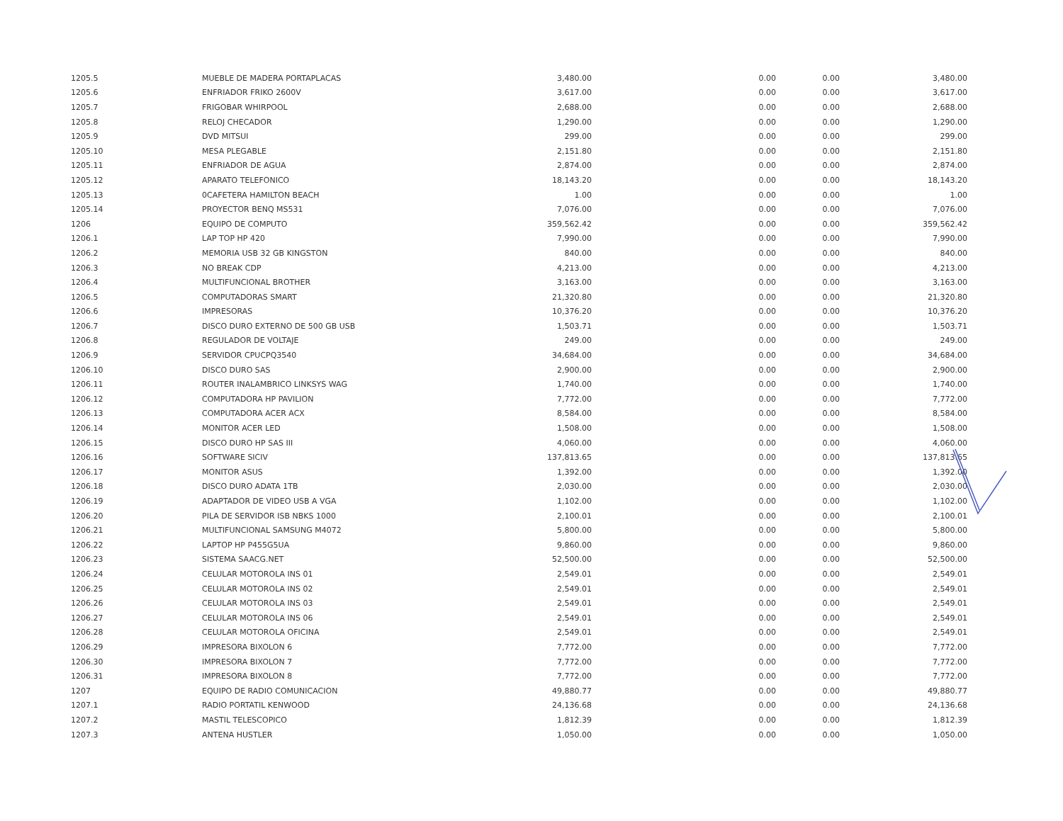| 1205.5 | MUEBLE DE MADERA PORTAPLACAS | 3,480.00 | 0.00 | 0.00 | 3,480.00 |
| 1205.6 | ENFRIADOR FRIKO 2600V | 3,617.00 | 0.00 | 0.00 | 3,617.00 |
| 1205.7 | FRIGOBAR WHIRPOOL | 2,688.00 | 0.00 | 0.00 | 2,688.00 |
| 1205.8 | RELOJ CHECADOR | 1,290.00 | 0.00 | 0.00 | 1,290.00 |
| 1205.9 | DVD MITSUI | 299.00 | 0.00 | 0.00 | 299.00 |
| 1205.10 | MESA PLEGABLE | 2,151.80 | 0.00 | 0.00 | 2,151.80 |
| 1205.11 | ENFRIADOR DE AGUA | 2,874.00 | 0.00 | 0.00 | 2,874.00 |
| 1205.12 | APARATO TELEFONICO | 18,143.20 | 0.00 | 0.00 | 18,143.20 |
| 1205.13 | 0CAFETERA HAMILTON BEACH | 1.00 | 0.00 | 0.00 | 1.00 |
| 1205.14 | PROYECTOR BENQ MS531 | 7,076.00 | 0.00 | 0.00 | 7,076.00 |
| 1206 | EQUIPO DE COMPUTO | 359,562.42 | 0.00 | 0.00 | 359,562.42 |
| 1206.1 | LAP TOP HP 420 | 7,990.00 | 0.00 | 0.00 | 7,990.00 |
| 1206.2 | MEMORIA USB 32 GB KINGSTON | 840.00 | 0.00 | 0.00 | 840.00 |
| 1206.3 | NO BREAK CDP | 4,213.00 | 0.00 | 0.00 | 4,213.00 |
| 1206.4 | MULTIFUNCIONAL BROTHER | 3,163.00 | 0.00 | 0.00 | 3,163.00 |
| 1206.5 | COMPUTADORAS SMART | 21,320.80 | 0.00 | 0.00 | 21,320.80 |
| 1206.6 | IMPRESORAS | 10,376.20 | 0.00 | 0.00 | 10,376.20 |
| 1206.7 | DISCO DURO EXTERNO DE 500 GB USB | 1,503.71 | 0.00 | 0.00 | 1,503.71 |
| 1206.8 | REGULADOR DE VOLTAJE | 249.00 | 0.00 | 0.00 | 249.00 |
| 1206.9 | SERVIDOR CPUCPQ3540 | 34,684.00 | 0.00 | 0.00 | 34,684.00 |
| 1206.10 | DISCO DURO SAS | 2,900.00 | 0.00 | 0.00 | 2,900.00 |
| 1206.11 | ROUTER INALAMBRICO LINKSYS WAG | 1,740.00 | 0.00 | 0.00 | 1,740.00 |
| 1206.12 | COMPUTADORA HP PAVILION | 7,772.00 | 0.00 | 0.00 | 7,772.00 |
| 1206.13 | COMPUTADORA ACER ACX | 8,584.00 | 0.00 | 0.00 | 8,584.00 |
| 1206.14 | MONITOR ACER LED | 1,508.00 | 0.00 | 0.00 | 1,508.00 |
| 1206.15 | DISCO DURO HP SAS III | 4,060.00 | 0.00 | 0.00 | 4,060.00 |
| 1206.16 | SOFTWARE SICIV | 137,813.65 | 0.00 | 0.00 | 137,813.65 |
| 1206.17 | MONITOR ASUS | 1,392.00 | 0.00 | 0.00 | 1,392.00 |
| 1206.18 | DISCO DURO ADATA 1TB | 2,030.00 | 0.00 | 0.00 | 2,030.00 |
| 1206.19 | ADAPTADOR DE VIDEO USB A VGA | 1,102.00 | 0.00 | 0.00 | 1,102.00 |
| 1206.20 | PILA DE SERVIDOR ISB NBKS 1000 | 2,100.01 | 0.00 | 0.00 | 2,100.01 |
| 1206.21 | MULTIFUNCIONAL SAMSUNG M4072 | 5,800.00 | 0.00 | 0.00 | 5,800.00 |
| 1206.22 | LAPTOP HP P455G5UA | 9,860.00 | 0.00 | 0.00 | 9,860.00 |
| 1206.23 | SISTEMA SAACG.NET | 52,500.00 | 0.00 | 0.00 | 52,500.00 |
| 1206.24 | CELULAR MOTOROLA INS 01 | 2,549.01 | 0.00 | 0.00 | 2,549.01 |
| 1206.25 | CELULAR MOTOROLA INS 02 | 2,549.01 | 0.00 | 0.00 | 2,549.01 |
| 1206.26 | CELULAR MOTOROLA INS 03 | 2,549.01 | 0.00 | 0.00 | 2,549.01 |
| 1206.27 | CELULAR MOTOROLA INS 06 | 2,549.01 | 0.00 | 0.00 | 2,549.01 |
| 1206.28 | CELULAR MOTOROLA OFICINA | 2,549.01 | 0.00 | 0.00 | 2,549.01 |
| 1206.29 | IMPRESORA BIXOLON 6 | 7,772.00 | 0.00 | 0.00 | 7,772.00 |
| 1206.30 | IMPRESORA BIXOLON 7 | 7,772.00 | 0.00 | 0.00 | 7,772.00 |
| 1206.31 | IMPRESORA BIXOLON 8 | 7,772.00 | 0.00 | 0.00 | 7,772.00 |
| 1207 | EQUIPO DE RADIO COMUNICACION | 49,880.77 | 0.00 | 0.00 | 49,880.77 |
| 1207.1 | RADIO PORTATIL KENWOOD | 24,136.68 | 0.00 | 0.00 | 24,136.68 |
| 1207.2 | MASTIL TELESCOPICO | 1,812.39 | 0.00 | 0.00 | 1,812.39 |
| 1207.3 | ANTENA HUSTLER | 1,050.00 | 0.00 | 0.00 | 1,050.00 |